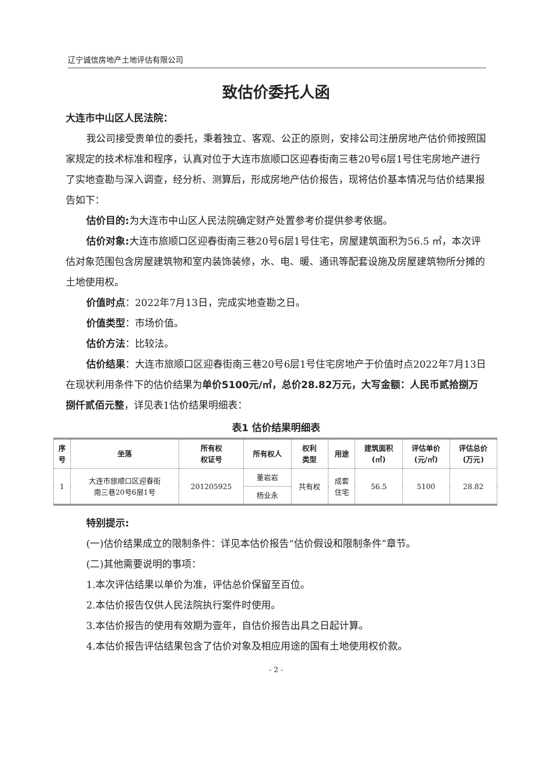辽宁诚信房地产土地评估有限公司
致估价委托人函
大连市中山区人民法院：
我公司接受贵单位的委托，秉着独立、客观、公正的原则，安排公司注册房地产估价师按照国家规定的技术标准和程序，认真对位于大连市旅顺口区迎春街南三巷20号6层1号住宅房地产进行了实地查勘与深入调查，经分析、测算后，形成房地产估价报告，现将估价基本情况与估价结果报告如下：
估价目的: 为大连市中山区人民法院确定财产处置参考价提供参考依据。
估价对象: 大连市旅顺口区迎春街南三巷20号6层1号住宅，房屋建筑面积为56.5 ㎡，本次评估对象范围包含房屋建筑物和室内装饰装修，水、电、暖、通讯等配套设施及房屋建筑物所分摊的土地使用权。
价值时点：2022年7月13日，完成实地查勘之日。
价值类型：市场价值。
估价方法：比较法。
估价结果：大连市旅顺口区迎春街南三巷20号6层1号住宅房地产于价值时点2022年7月13日在现状利用条件下的估价结果为单价5100元/㎡，总价28.82万元，大写金额：人民币贰拾捌万捌仟贰佰元整，详见表1估价结果明细表：
表1 估价结果明细表
| 序 号 | 坐落 | 所有权 权证号 | 所有权人 | 权利 类型 | 用途 | 建筑面积 (㎡) | 评估单价 (元/㎡) | 评估总价 (万元) |
| --- | --- | --- | --- | --- | --- | --- | --- | --- |
| 1 | 大连市旅顺口区迎春街 南三巷20号6层1号 | 201205925 | 董岩岩 | 共有权 | 成套 住宅 | 56.5 | 5100 | 28.82 |
| | | | 杨业永 | | | | | |
特别提示:
(一)估价结果成立的限制条件：详见本估价报告“估价假设和限制条件”章节。
(二)其他需要说明的事项：
1.本次评估结果以单价为准，评估总价保留至百位。
2.本估价报告仅供人民法院执行案件时使用。
3.本估价报告的使用有效期为壹年，自估价报告出具之日起计算。
4.本估价报告评估结果包含了估价对象及相应用途的国有土地使用权价款。
- 2 -